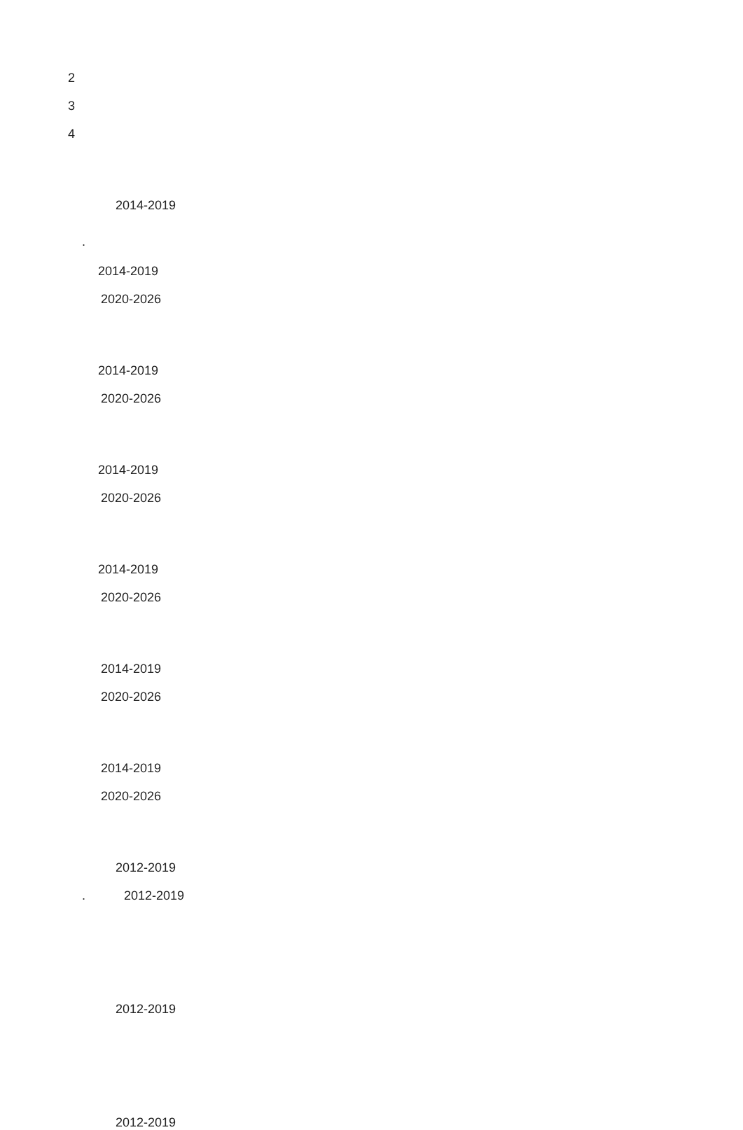2
3
4
2014-2019
.
2014-2019
2020-2026
2014-2019
2020-2026
2014-2019
2020-2026
2014-2019
2020-2026
2014-2019
2020-2026
2014-2019
2020-2026
2012-2019
. 2012-2019
2012-2019
2012-2019